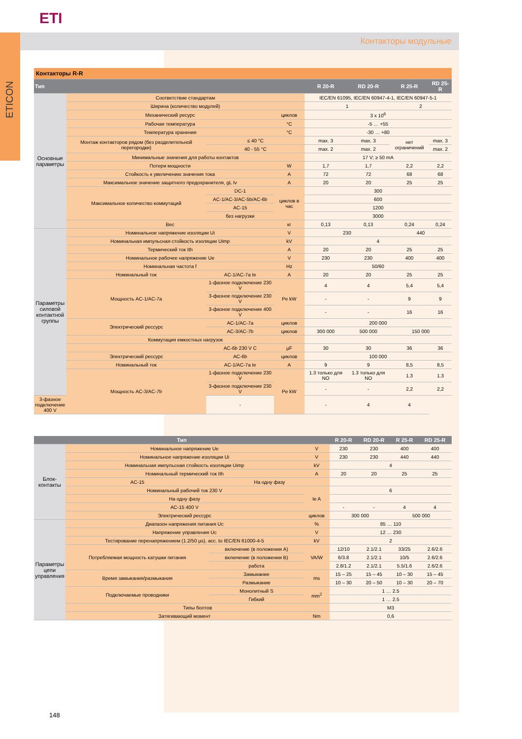ETI
Контакторы модульные
ETICON
| Контакторы R-R | | | | | | | |
| Тип | | | | R 20-R | RD 20-R | R 25-R | RD 25-R |
| Основные параметры | Соответствие стандартам | | | IEC/EN 61095, IEC/EN 60947-4-1, IEC/EN 60947-5-1 | | | |
| | Ширина (количество модулей) | | | 1 | | 2 | |
| | Механический ресурс | | циклов | 3 x 10<sup>6</sup> | | | |
| | Рабочая температура | | °C | -5 … +55 | | | |
| | Температура хранения | | °C | -30 … +80 | | | |
| | Монтаж контакторов рядом (без разделительной перегородки) | ≤ 40 °C | | max. 3 | max. 3 | нет ограничений | max. 3 |
| | | 40 - 55 °C | | max. 2 | max. 2 | | max. 2 |
| | Минимальные значения для работы контактов | | | 17 V; ≥ 50 mA | | | |
| | Потери мощности | | W | 1,7 | 1,7 | 2,2 | 2,2 |
| | Стойкость к увеличению значения тока | | A | 72 | 72 | 68 | 68 |
| | Максимальное значение защитного предохранителя, gL Iv | | A | 20 | 20 | 25 | 25 |
| | Максимальное количество коммутаций | DC-1 | циклов в час | 300 | | | |
| | | AC-1/AC-3/AC-5b/AC-6b | | 600 | | | |
| | | AC-15 | | 1200 | | | |
| | | без нагрузки | | 3000 | | | |
| | Вес | | кг | 0,13 | 0,13 | 0,24 | 0,24 |
| Параметры силовой контактной группы | Номинальное напряжение изоляции Ui | | V | 230 | | 440 | |
| | Номинальная импульсная стойкость изоляции Uimp | | kV | 4 | | | |
| | Термический ток Ith | | A | 20 | 20 | 25 | 25 |
| | Номинальное рабочее напряжение Ue | | V | 230 | 230 | 400 | 400 |
| | Номинальная частота f | | Hz | 50/60 | | | |
| | Номинальный ток | AC-1/AC-7a Ie | A | 20 | 20 | 25 | 25 |
| | Мощность AC-1/AC-7a | 1-фазное подключение 230 V | Pe kW | 4 | 4 | 5,4 | 5,4 |
| | | 3-фазное подключение 230 V | | - | - | 9 | 9 |
| | | 3-фазное подключение 400 V | | - | - | 16 | 16 |
| | Электрический рессурс | AC-1/AC-7a | циклов | 200 000 | | | |
| | | AC-3/AC-7b | циклов | 300 000 | 500 000 | 150 000 | |
| | Коммутация емкостных нагрузок | | | | | | |
| | | AC-6b 230 V C | µF | 30 | 30 | 36 | 36 |
| | Электрический рессурс | AC-6b | циклов | 100 000 | | | |
| | Номинальный ток | AC-1/AC-7a Ie | A | 9 | 9 | 8,5 | 8,5 |
| | Мощность AC-3/AC-7b | 1-фазное подключение 230 V | Pe kW | 1.3 только для NO | 1.3 только для NO | 1.3 | 1.3 |
| | | 3-фазное подключение 230 V | | - | - | 2,2 | 2,2 |
| 3-фазное подключение 400 V | | - | | - | 4 | 4 | |
| Тип | | | | R 20-R | RD 20-R | R 25-R | RD 25-R |
| --- | --- | --- | --- | --- | --- | --- | --- |
| Блок-контакты | Номинальное напряжение Ue | | V | 230 | 230 | 400 | 400 |
| | Номинальное напряжение изоляции Ui | | V | 230 | 230 | 440 | 440 |
| | Номинальная импульсная стойкость изоляции Uimp | | kV | 4 | | | |
| | Номинальный термический ток Ith | | A | 20 | 20 | 25 | 25 |
| | AC-15 | На одну фазу | | | | | |
| | Номинальный рабочий ток 230 V | | Ie A | 6 | | | |
| | На одну фазу | | | | | | |
| | AC-15 400 V | | | - | - | 4 | 4 |
| | Электрический рессурс | | циклов | 300 000 | | 500 000 | |
| Параметры цепи управления | Диапазон напряжения питания Uc | | % | 85 … 110 | | | |
| | Напряжение управления Uc | | V | 12 … 230 | | | |
| | Тестирование перенапряжением (1.2/50 µs), acc. to IEC/EN 61000-4-5 | | kV | 2 | | | |
| | Потребляемая мощность катушки питания | включение (в положении A) | VA/W | 12/10 | 2.1/2.1 | 33/25 | 2.6/2.6 |
| | | включение (в положении B) | | 6/3.8 | 2.1/2.1 | 10/5 | 2.6/2.6 |
| | | работа | | 2.8/1.2 | 2.1/2.1 | 5.5/1.6 | 2.6/2.6 |
| | Время замыкания/размыкания | Замыкание | ms | 15 – 25 | 15 – 45 | 10 – 30 | 15 – 45 |
| | | Размыкание | | 10 – 30 | 20 – 50 | 10 – 30 | 20 – 70 |
| | Подключаемые проводники | Монолитный S | mm<sup>2</sup> | 1 … 2.5 | | | |
| | | Гибкий | | 1 … 2.5 | | | |
| | Типы болтов | | | M3 | | | |
| | Затягивающий момент | | Nm | 0,6 | | | |
148